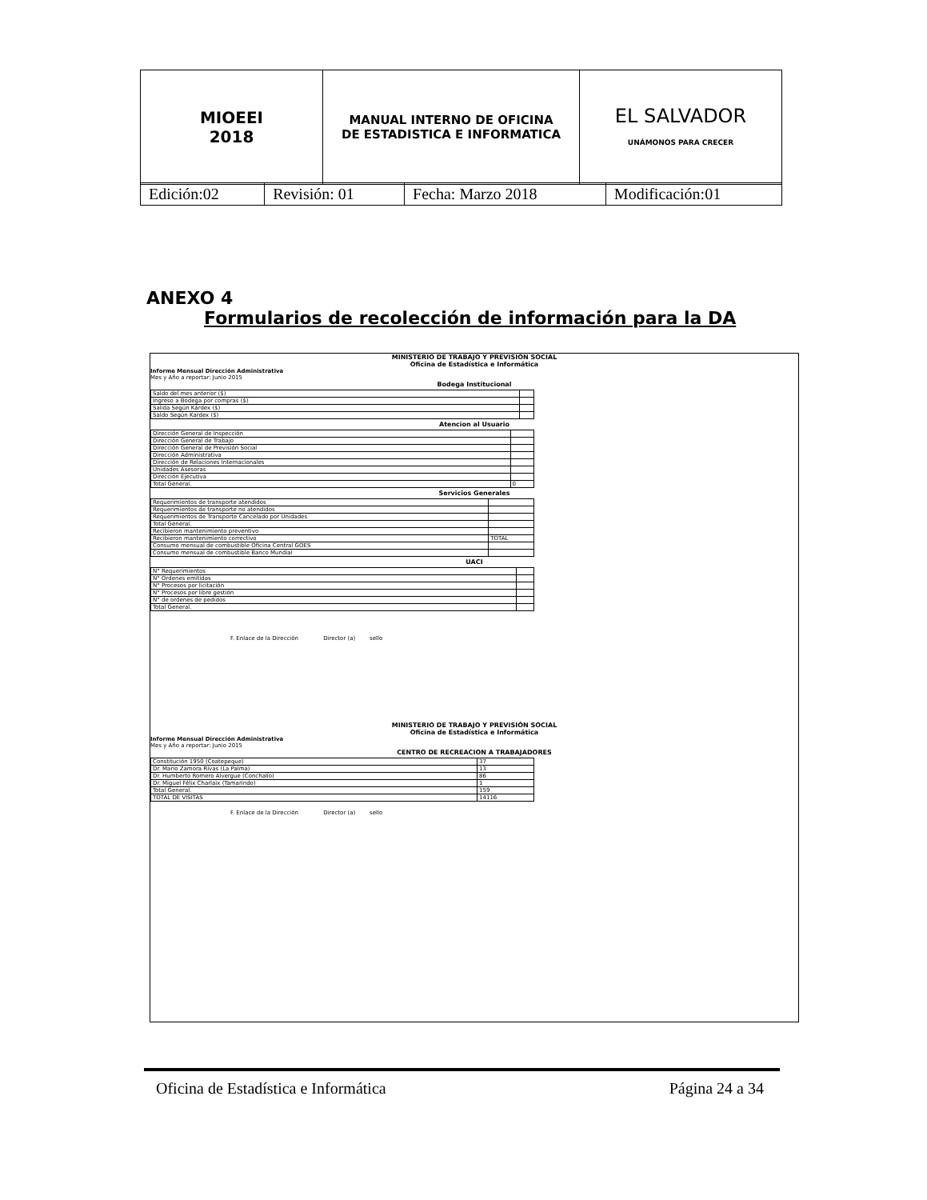| MIOEEI 2018 | MANUAL INTERNO DE OFICINA DE ESTADISTICA E INFORMATICA | EL SALVADOR UNÁMONOS PARA CRECER |
| Edición:02 | Revisión: 01 | Fecha: Marzo 2018 | Modificación:01 |
ANEXO 4
Formularios de recolección de información para la DA
MINISTERIO DE TRABAJO Y PREVISIÓN SOCIAL
Oficina de Estadística e Informática
Informe Mensual Dirección Administrativa
Mes y Año a reportar: Junio 2015
Bodega Institucional
| Saldo del mes anterior ($) | |
| Ingreso a Bodega por compras ($) | |
| Salida Según Kárdex ($) | |
| Saldo Según Kardex ($) | |
Atencion al Usuario
| Dirección General de Inspección | |
| Dirección General de Trabajo | |
| Dirección General de Previsión Social | |
| Dirección Administrativa | |
| Dirección de Relaciones Internacionales | |
| Unidades Asesoras | |
| Dirección Ejecutiva | |
| Total General. | 0 |
Servicios Generales
| Requerimientos de transporte atendidos | |
| Requerimientos de transporte no atendidos | |
| Requerimientos de Transporte Cancelado por Unidades | |
| Total General. | |
| Recibieron mantenimiento preventivo | |
| Recibieron mantenimiento correctivo | TOTAL |
| Consumo mensual de combustible Oficina Central GOES | |
| Consumo mensual de combustible Banco Mundial | |
UACI
| N° Requerimientos | |
| N° Ordenes emitidas | |
| N° Procesos por licitación | |
| N° Procesos por libre gestión | |
| N° de ordenes de pedidos | |
| Total General. | |
F. Enlace de la Dirección Director (a) sello
MINISTERIO DE TRABAJO Y PREVISIÓN SOCIAL
Oficina de Estadística e Informática
Informe Mensual Dirección Administrativa
Mes y Año a reportar: Junio 2015
CENTRO DE RECREACION A TRABAJADORES
| Constitución 1950 (Coatepeque) | 37 |
| Dr. Mario Zamora Rivas (La Palma) | 13 |
| Dr. Humberto Romero Alvergue (Conchalío) | 86 |
| Dr. Miguel Félix Charlaix (Tamarindo) | 1 |
| Total General. | 159 |
| TOTAL DE VISITAS | 14116 |
F. Enlace de la Dirección Director (a) sello
Oficina de Estadística e Informática Página 24 a 34